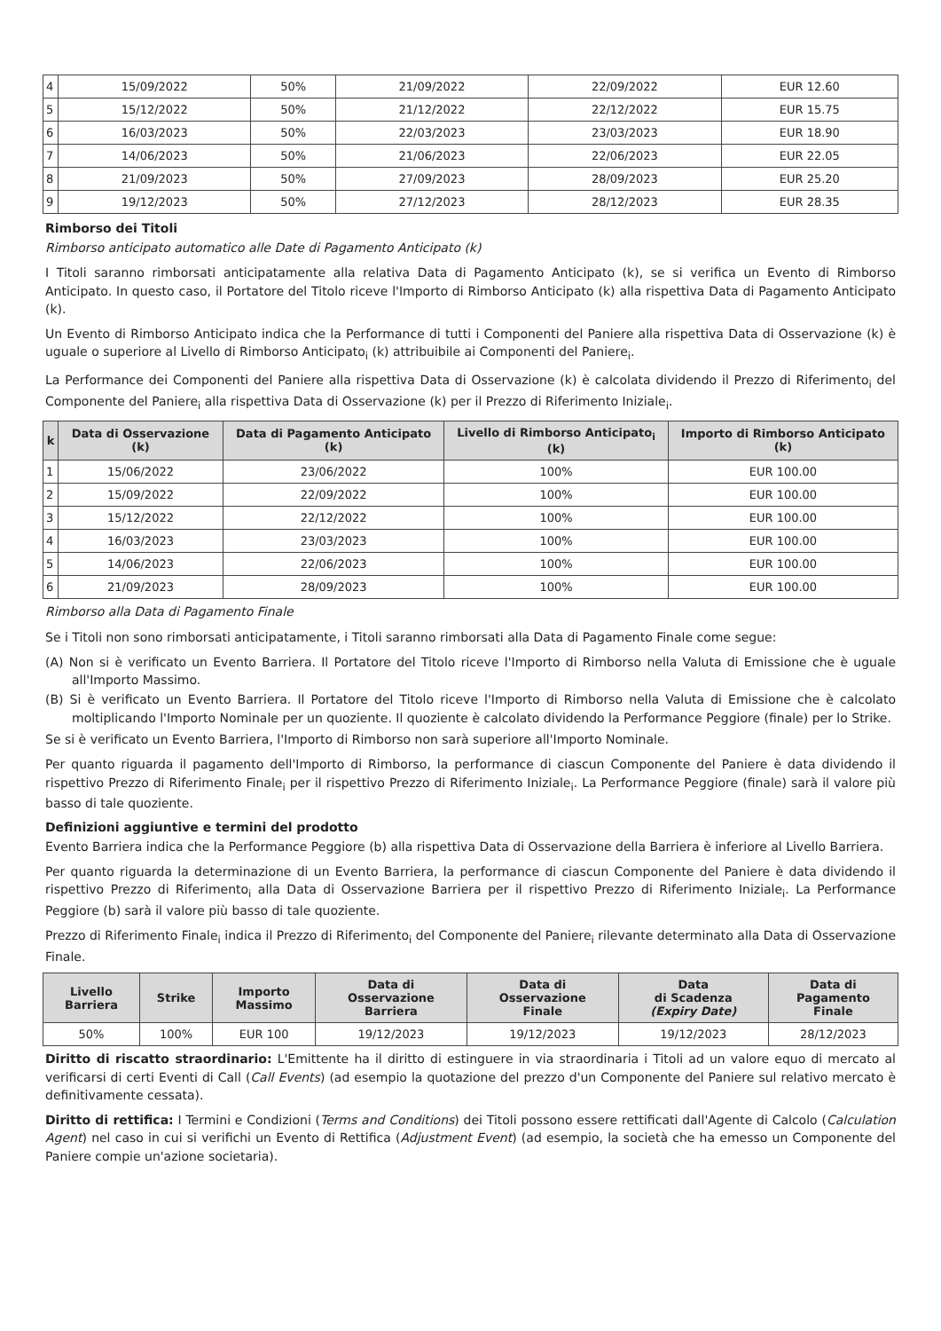| 4 | 15/09/2022 | 50% | 21/09/2022 | 22/09/2022 | EUR 12.60 |
| 5 | 15/12/2022 | 50% | 21/12/2022 | 22/12/2022 | EUR 15.75 |
| 6 | 16/03/2023 | 50% | 22/03/2023 | 23/03/2023 | EUR 18.90 |
| 7 | 14/06/2023 | 50% | 21/06/2023 | 22/06/2023 | EUR 22.05 |
| 8 | 21/09/2023 | 50% | 27/09/2023 | 28/09/2023 | EUR 25.20 |
| 9 | 19/12/2023 | 50% | 27/12/2023 | 28/12/2023 | EUR 28.35 |
Rimborso dei Titoli
Rimborso anticipato automatico alle Date di Pagamento Anticipato (k)
I Titoli saranno rimborsati anticipatamente alla relativa Data di Pagamento Anticipato (k), se si verifica un Evento di Rimborso Anticipato. In questo caso, il Portatore del Titolo riceve l'Importo di Rimborso Anticipato (k) alla rispettiva Data di Pagamento Anticipato (k).
Un Evento di Rimborso Anticipato indica che la Performance di tutti i Componenti del Paniere alla rispettiva Data di Osservazione (k) è uguale o superiore al Livello di Rimborso Anticipato<sub>i</sub> (k) attribuibile ai Componenti del Paniere<sub>i</sub>.
La Performance dei Componenti del Paniere alla rispettiva Data di Osservazione (k) è calcolata dividendo il Prezzo di Riferimento<sub>i</sub> del Componente del Paniere<sub>i</sub> alla rispettiva Data di Osservazione (k) per il Prezzo di Riferimento Iniziale<sub>i</sub>.
| k | Data di Osservazione (k) | Data di Pagamento Anticipato (k) | Livello di Rimborso Anticipato<sub>i</sub> (k) | Importo di Rimborso Anticipato (k) |
| --- | --- | --- | --- | --- |
| 1 | 15/06/2022 | 23/06/2022 | 100% | EUR 100.00 |
| 2 | 15/09/2022 | 22/09/2022 | 100% | EUR 100.00 |
| 3 | 15/12/2022 | 22/12/2022 | 100% | EUR 100.00 |
| 4 | 16/03/2023 | 23/03/2023 | 100% | EUR 100.00 |
| 5 | 14/06/2023 | 22/06/2023 | 100% | EUR 100.00 |
| 6 | 21/09/2023 | 28/09/2023 | 100% | EUR 100.00 |
Rimborso alla Data di Pagamento Finale
Se i Titoli non sono rimborsati anticipatamente, i Titoli saranno rimborsati alla Data di Pagamento Finale come segue:
(A) Non si è verificato un Evento Barriera. Il Portatore del Titolo riceve l'Importo di Rimborso nella Valuta di Emissione che è uguale all'Importo Massimo.
(B) Si è verificato un Evento Barriera. Il Portatore del Titolo riceve l'Importo di Rimborso nella Valuta di Emissione che è calcolato moltiplicando l'Importo Nominale per un quoziente. Il quoziente è calcolato dividendo la Performance Peggiore (finale) per lo Strike.
Se si è verificato un Evento Barriera, l'Importo di Rimborso non sarà superiore all'Importo Nominale.
Per quanto riguarda il pagamento dell'Importo di Rimborso, la performance di ciascun Componente del Paniere è data dividendo il rispettivo Prezzo di Riferimento Finale<sub>i</sub> per il rispettivo Prezzo di Riferimento Iniziale<sub>i</sub>. La Performance Peggiore (finale) sarà il valore più basso di tale quoziente.
Definizioni aggiuntive e termini del prodotto
Evento Barriera indica che la Performance Peggiore (b) alla rispettiva Data di Osservazione della Barriera è inferiore al Livello Barriera.
Per quanto riguarda la determinazione di un Evento Barriera, la performance di ciascun Componente del Paniere è data dividendo il rispettivo Prezzo di Riferimento<sub>i</sub> alla Data di Osservazione Barriera per il rispettivo Prezzo di Riferimento Iniziale<sub>i</sub>. La Performance Peggiore (b) sarà il valore più basso di tale quoziente.
Prezzo di Riferimento Finale<sub>i</sub> indica il Prezzo di Riferimento<sub>i</sub> del Componente del Paniere<sub>i</sub> rilevante determinato alla Data di Osservazione Finale.
| Livello Barriera | Strike | Importo Massimo | Data di Osservazione Barriera | Data di Osservazione Finale | Data di Scadenza (Expiry Date) | Data di Pagamento Finale |
| --- | --- | --- | --- | --- | --- | --- |
| 50% | 100% | EUR 100 | 19/12/2023 | 19/12/2023 | 19/12/2023 | 28/12/2023 |
Diritto di riscatto straordinario: L'Emittente ha il diritto di estinguere in via straordinaria i Titoli ad un valore equo di mercato al verificarsi di certi Eventi di Call (Call Events) (ad esempio la quotazione del prezzo d'un Componente del Paniere sul relativo mercato è definitivamente cessata).
Diritto di rettifica: I Termini e Condizioni (Terms and Conditions) dei Titoli possono essere rettificati dall'Agente di Calcolo (Calculation Agent) nel caso in cui si verifichi un Evento di Rettifica (Adjustment Event) (ad esempio, la società che ha emesso un Componente del Paniere compie un'azione societaria).